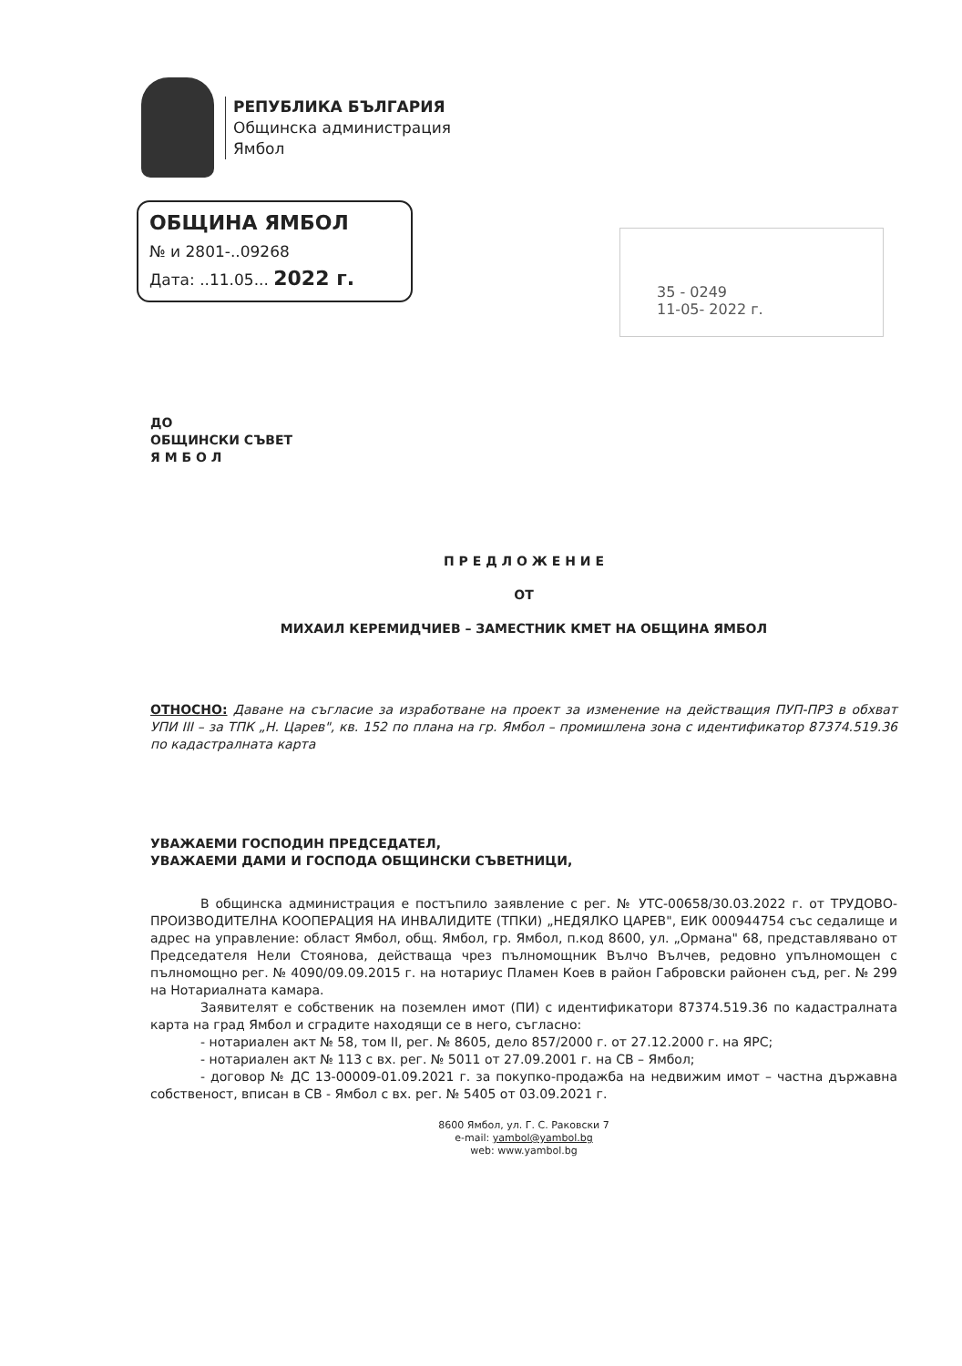РЕПУБЛИКА БЪЛГАРИЯ
Общинска администрация
Ямбол
ОБЩИНА ЯМБОЛ
№ и 2801-..09268
Дата: ..11.05... 2022 г.
35 - 0249
11-05- 2022 г.
ДО
ОБЩИНСКИ СЪВЕТ
Я М Б О Л
П Р Е Д Л О Ж Е Н И Е
ОТ
МИХАИЛ КЕРЕМИДЧИЕВ – ЗАМЕСТНИК КМЕТ НА ОБЩИНА ЯМБОЛ
ОТНОСНО: Даване на съгласие за изработване на проект за изменение на действащия ПУП-ПРЗ в обхват УПИ III – за ТПК „Н. Царев", кв. 152 по плана на гр. Ямбол – промишлена зона с идентификатор 87374.519.36 по кадастралната карта
УВАЖАЕМИ ГОСПОДИН ПРЕДСЕДАТЕЛ,
УВАЖАЕМИ ДАМИ И ГОСПОДА ОБЩИНСКИ СЪВЕТНИЦИ,
В общинска администрация е постъпило заявление с рег. № УТС-00658/30.03.2022 г. от ТРУДОВО-ПРОИЗВОДИТЕЛНА КООПЕРАЦИЯ НА ИНВАЛИДИТЕ (ТПКИ) „НЕДЯЛКО ЦАРЕВ", ЕИК 000944754 със седалище и адрес на управление: област Ямбол, общ. Ямбол, гр. Ямбол, п.код 8600, ул. „Ормана" 68, представлявано от Председателя Нели Стоянова, действаща чрез пълномощник Вълчо Вълчев, редовно упълномощен с пълномощно рег. № 4090/09.09.2015 г. на нотариус Пламен Коев в район Габровски районен съд, рег. № 299 на Нотариалната камара.
Заявителят е собственик на поземлен имот (ПИ) с идентификатори 87374.519.36 по кадастралната карта на град Ямбол и сградите находящи се в него, съгласно:
- нотариален акт № 58, том II, рег. № 8605, дело 857/2000 г. от 27.12.2000 г. на ЯРС;
- нотариален акт № 113 с вх. рег. № 5011 от 27.09.2001 г. на СВ – Ямбол;
- договор № ДС 13-00009-01.09.2021 г. за покупко-продажба на недвижим имот – частна държавна собственост, вписан в СВ - Ямбол с вх. рег. № 5405 от 03.09.2021 г.
8600 Ямбол, ул. Г. С. Раковски 7
e-mail: yambol@yambol.bg
web: www.yambol.bg